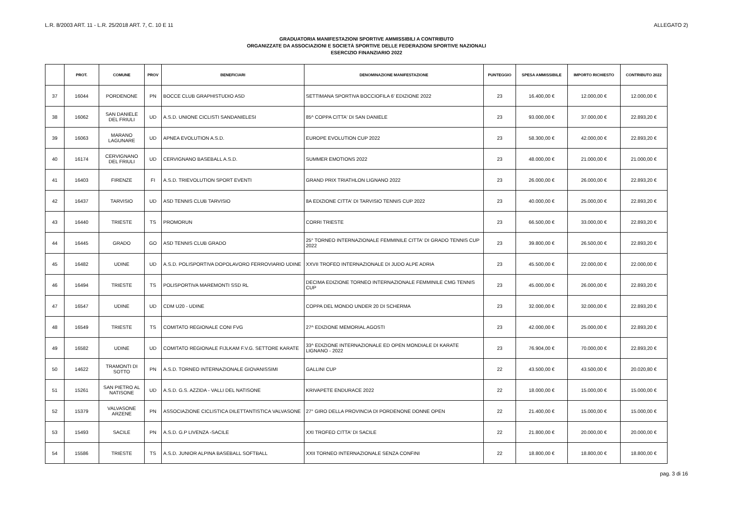L.R. 8/2003 ART. 11 - L.R. 25/2018 ART. 7, C. 10 E 11 ALLEGATO 2)
GRADUATORIA MANIFESTAZIONI SPORTIVE AMMISSIBILI A CONTRIBUTO
ORGANIZZATE DA ASSOCIAZIONI E SOCIETÀ SPORTIVE DELLE FEDERAZIONI SPORTIVE NAZIONALI
ESERCIZIO FINANZIARIO 2022
| | PROT. | COMUNE | PROV | BENEFICIARI | DENOMINAZIONE MANIFESTAZIONE | PUNTEGGIO | SPESA AMMISSIBILE | IMPORTO RICHIESTO | CONTRIBUTO 2022 |
| --- | --- | --- | --- | --- | --- | --- | --- | --- | --- |
| 37 | 16044 | PORDENONE | PN | BOCCE CLUB GRAPHISTUDIO ASD | SETTIMANA SPORTIVA BOCCIOFILA 6' EDIZIONE 2022 | 23 | 16.400,00 € | 12.000,00 € | 12.000,00 € |
| 38 | 16062 | SAN DANIELE DEL FRIULI | UD | A.S.D. UNIONE CICLISTI SANDANIELESI | 85^ COPPA CITTA' DI SAN DANIELE | 23 | 93.000,00 € | 37.000,00 € | 22.893,20 € |
| 39 | 16063 | MARANO LAGUNARE | UD | APNEA EVOLUTION A.S.D. | EUROPE EVOLUTION CUP 2022 | 23 | 58.300,00 € | 42.000,00 € | 22.893,20 € |
| 40 | 16174 | CERVIGNANO DEL FRIULI | UD | CERVIGNANO BASEBALL A.S.D. | SUMMER EMOTIONS 2022 | 23 | 48.000,00 € | 21.000,00 € | 21.000,00 € |
| 41 | 16403 | FIRENZE | FI | A.S.D. TRIEVOLUTION SPORT EVENTI | GRAND PRIX TRIATHLON LIGNANO 2022 | 23 | 26.000,00 € | 26.000,00 € | 22.893,20 € |
| 42 | 16437 | TARVISIO | UD | ASD TENNIS CLUB TARVISIO | 8A EDIZIONE CITTA' DI TARVISIO TENNIS CUP 2022 | 23 | 40.000,00 € | 25.000,00 € | 22.893,20 € |
| 43 | 16440 | TRIESTE | TS | PROMORUN | CORRI TRIESTE | 23 | 66.500,00 € | 33.000,00 € | 22.893,20 € |
| 44 | 16445 | GRADO | GO | ASD TENNIS CLUB GRADO | 25° TORNEO INTERNAZIONALE FEMMINILE CITTA' DI GRADO TENNIS CUP 2022 | 23 | 39.800,00 € | 26.500,00 € | 22.893,20 € |
| 45 | 16482 | UDINE | UD | A.S.D. POLISPORTIVA DOPOLAVORO FERROVIARIO UDINE | XXVII TROFEO INTERNAZIONALE DI JUDO ALPE ADRIA | 23 | 45.500,00 € | 22.000,00 € | 22.000,00 € |
| 46 | 16494 | TRIESTE | TS | POLISPORTIVA MAREMONTI SSD RL | DECIMA EDIZIONE TORNEO INTERNAZIONALE FEMMINILE CMG TENNIS CUP | 23 | 45.000,00 € | 26.000,00 € | 22.893,20 € |
| 47 | 16547 | UDINE | UD | CDM U20 - UDINE | COPPA DEL MONDO UNDER 20 DI SCHERMA | 23 | 32.000,00 € | 32.000,00 € | 22.893,20 € |
| 48 | 16549 | TRIESTE | TS | COMITATO REGIONALE CONI FVG | 27^ EDIZIONE MEMORIAL AGOSTI | 23 | 42.000,00 € | 25.000,00 € | 22.893,20 € |
| 49 | 16582 | UDINE | UD | COMITATO REGIONALE FIJLKAM F.V.G. SETTORE KARATE | 33^ EDIZIONE INTERNAZIONALE ED OPEN MONDIALE DI KARATE LIGNANO - 2022 | 23 | 76.904,00 € | 70.000,00 € | 22.893,20 € |
| 50 | 14622 | TRAMONTI DI SOTTO | PN | A.S.D. TORNEO INTERNAZIONALE GIOVANISSIMI | GALLINI CUP | 22 | 43.500,00 € | 43.500,00 € | 20.020,80 € |
| 51 | 15261 | SAN PIETRO AL NATISONE | UD | A.S.D. G.S. AZZIDA - VALLI DEL NATISONE | KRIVAPETE ENDURACE 2022 | 22 | 18.000,00 € | 15.000,00 € | 15.000,00 € |
| 52 | 15379 | VALVASONE ARZENE | PN | ASSOCIAZIONE CICLISTICA DILETTANTISTICA VALVASONE | 27° GIRO DELLA PROVINCIA DI PORDENONE DONNE OPEN | 22 | 21.400,00 € | 15.000,00 € | 15.000,00 € |
| 53 | 15493 | SACILE | PN | A.S.D. G.P LIVENZA -SACILE | XXI TROFEO CITTA' DI SACILE | 22 | 21.800,00 € | 20.000,00 € | 20.000,00 € |
| 54 | 15586 | TRIESTE | TS | A.S.D. JUNIOR ALPINA BASEBALL SOFTBALL | XXII TORNEO INTERNAZIONALE SENZA CONFINI | 22 | 18.800,00 € | 18.800,00 € | 18.800,00 € |
pag. 3 di 16